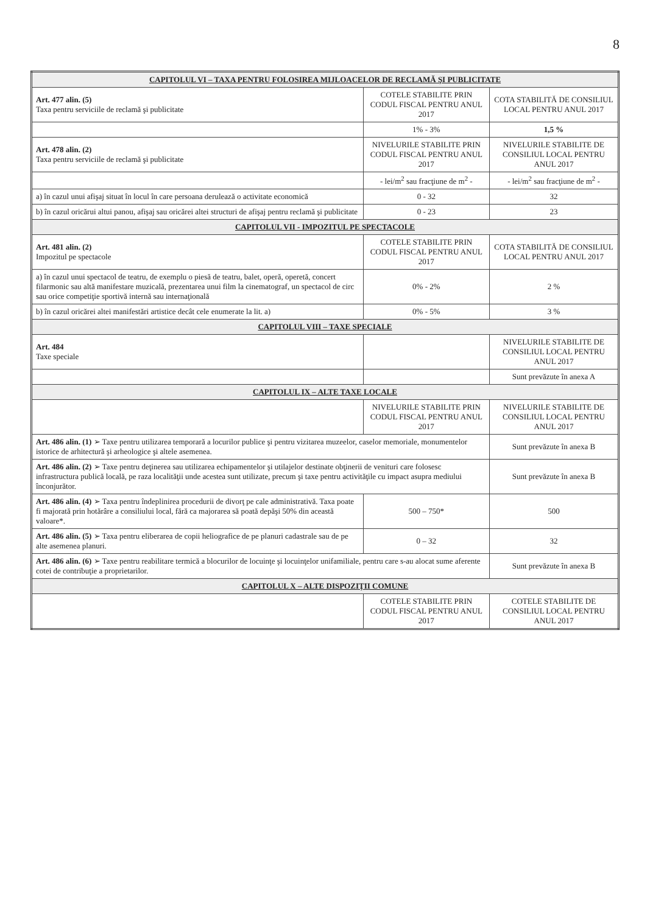8
| CAPITOLUL VI – TAXA PENTRU FOLOSIREA MIJLOACELOR DE RECLAMĂ ŞI PUBLICITATE | | |
| Art. 477 alin. (5) Taxa pentru serviciile de reclamă şi publicitate | COTELE STABILITE PRIN CODUL FISCAL PENTRU ANUL 2017 | COTA STABILITĂ DE CONSILIUL LOCAL PENTRU ANUL 2017 |
| | 1% - 3% | 1,5 % |
| Art. 478 alin. (2) Taxa pentru serviciile de reclamă şi publicitate | NIVELURILE STABILITE PRIN CODUL FISCAL PENTRU ANUL 2017 | NIVELURILE STABILITE DE CONSILIUL LOCAL PENTRU ANUL 2017 |
| | - lei/m<sup>2</sup> sau fracţiune de m<sup>2</sup> - | - lei/m<sup>2</sup> sau fracţiune de m<sup>2</sup> - |
| a) în cazul unui afişaj situat în locul în care persoana derulează o activitate economică | 0 - 32 | 32 |
| b) în cazul oricărui altui panou, afişaj sau oricărei altei structuri de afişaj pentru reclamă şi publicitate | 0 - 23 | 23 |
| CAPITOLUL VII - IMPOZITUL PE SPECTACOLE | | |
| Art. 481 alin. (2) Impozitul pe spectacole | COTELE STABILITE PRIN CODUL FISCAL PENTRU ANUL 2017 | COTA STABILITĂ DE CONSILIUL LOCAL PENTRU ANUL 2017 |
| a) în cazul unui spectacol de teatru, de exemplu o piesă de teatru, balet, operă, operetă, concert filarmonic sau altă manifestare muzicală, prezentarea unui film la cinematograf, un spectacol de circ sau orice competiţie sportivă internă sau internaţională | 0% - 2% | 2 % |
| b) în cazul oricărei altei manifestări artistice decât cele enumerate la lit. a) | 0% - 5% | 3 % |
| CAPITOLUL VIII – TAXE SPECIALE | | |
| Art. 484 Taxe speciale | | NIVELURILE STABILITE DE CONSILIUL LOCAL PENTRU ANUL 2017 |
| | | Sunt prevăzute în anexa A |
| CAPITOLUL IX – ALTE TAXE LOCALE | | |
| | NIVELURILE STABILITE PRIN CODUL FISCAL PENTRU ANUL 2017 | NIVELURILE STABILITE DE CONSILIUL LOCAL PENTRU ANUL 2017 |
| Art. 486 alin. (1) ➢ Taxe pentru utilizarea temporară a locurilor publice şi pentru vizitarea muzeelor, caselor memoriale, monumentelor istorice de arhitectură şi arheologice şi altele asemenea. | | Sunt prevăzute în anexa B |
| Art. 486 alin. (2) ➢ Taxe pentru deţinerea sau utilizarea echipamentelor şi utilajelor destinate obţinerii de venituri care folosesc infrastructura publică locală, pe raza localităţii unde acestea sunt utilizate, precum şi taxe pentru activităţile cu impact asupra mediului înconjurător. | | Sunt prevăzute în anexa B |
| Art. 486 alin. (4) ➢ Taxa pentru îndeplinirea procedurii de divorţ pe cale administrativă. Taxa poate fi majorată prin hotărâre a consiliului local, fără ca majorarea să poată depăşi 50% din această valoare*. | 500 – 750* | 500 |
| Art. 486 alin. (5) ➢ Taxa pentru eliberarea de copii heliografice de pe planuri cadastrale sau de pe alte asemenea planuri. | 0 – 32 | 32 |
| Art. 486 alin. (6) ➢ Taxe pentru reabilitare termică a blocurilor de locuinţe şi locuinţelor unifamiliale, pentru care s-au alocat sume aferente cotei de contribuţie a proprietarilor. | | Sunt prevăzute în anexa B |
| CAPITOLUL X – ALTE DISPOZIŢII COMUNE | | |
| | COTELE STABILITE PRIN CODUL FISCAL PENTRU ANUL 2017 | COTELE STABILITE DE CONSILIUL LOCAL PENTRU ANUL 2017 |